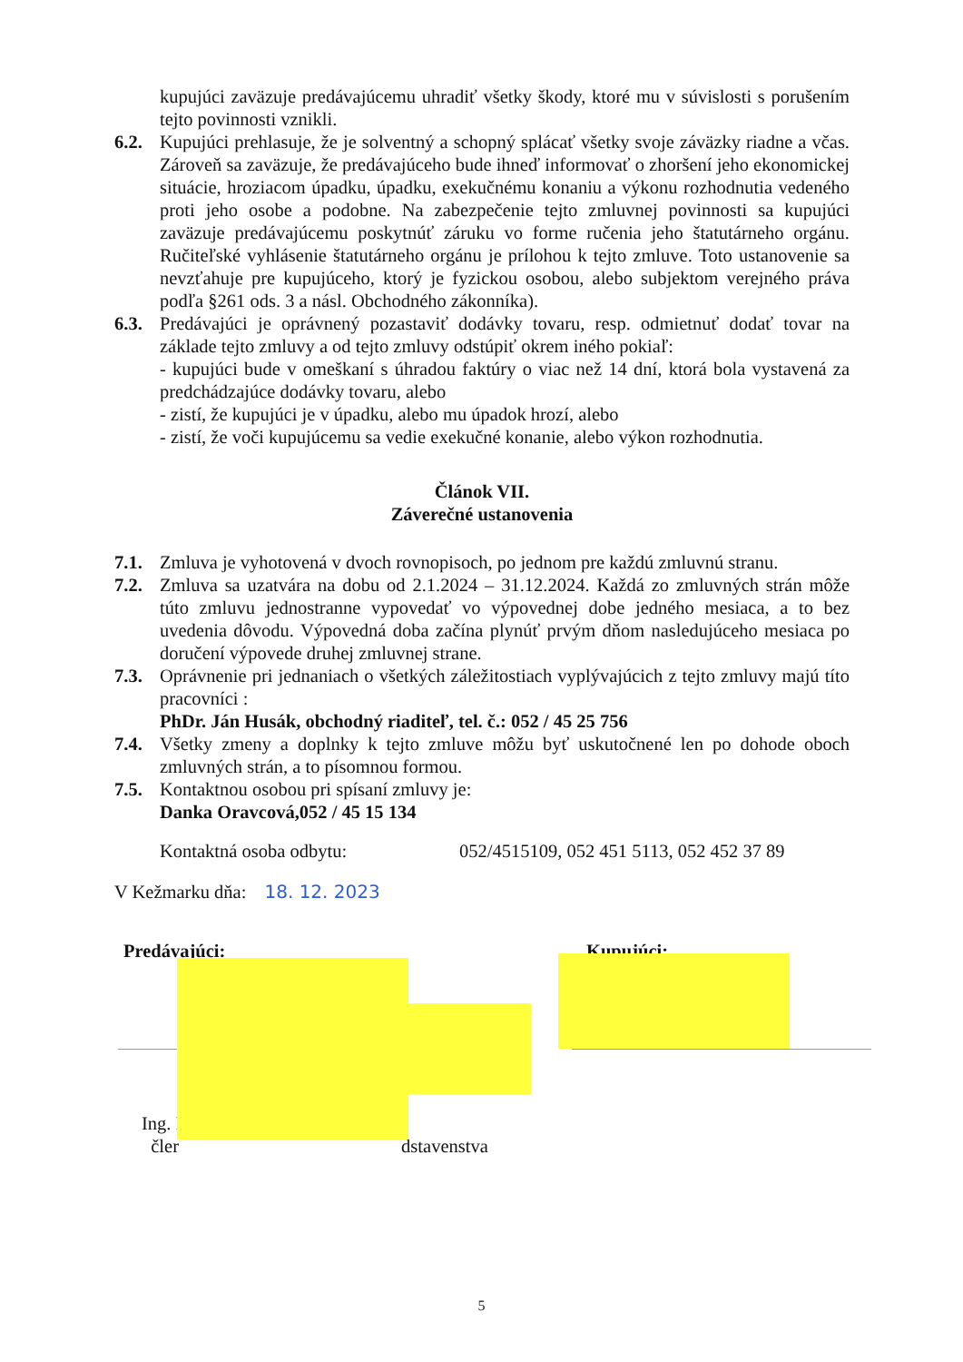kupujúci zaväzuje predávajúcemu uhradiť všetky škody, ktoré mu v súvislosti s porušením tejto povinnosti vznikli.
6.2. Kupujúci prehlasuje, že je solventný a schopný splácať všetky svoje záväzky riadne a včas. Zároveň sa zaväzuje, že predávajúceho bude ihneď informovať o zhoršení jeho ekonomickej situácie, hroziacom úpadku, úpadku, exekučnému konaniu a výkonu rozhodnutia vedeného proti jeho osobe a podobne. Na zabezpečenie tejto zmluvnej povinnosti sa kupujúci zaväzuje predávajúcemu poskytnúť záruku vo forme ručenia jeho štatutárneho orgánu. Ručiteľské vyhlásenie štatutárneho orgánu je prílohou k tejto zmluve. Toto ustanovenie sa nevzťahuje pre kupujúceho, ktorý je fyzickou osobou, alebo subjektom verejného práva podľa §261 ods. 3 a násl. Obchodného zákonníka).
6.3. Predávajúci je oprávnený pozastaviť dodávky tovaru, resp. odmietnuť dodať tovar na základe tejto zmluvy a od tejto zmluvy odstúpiť okrem iného pokiaľ:
- kupujúci bude v omeškaní s úhradou faktúry o viac než 14 dní, ktorá bola vystavená za predchádzajúce dodávky tovaru, alebo
- zistí, že kupujúci je v úpadku, alebo mu úpadok hrozí, alebo
- zistí, že voči kupujúcemu sa vedie exekučné konanie, alebo výkon rozhodnutia.
Článok VII.
Záverečné ustanovenia
7.1. Zmluva je vyhotovená v dvoch rovnopisoch, po jednom pre každú zmluvnú stranu.
7.2. Zmluva sa uzatvára na dobu od 2.1.2024 – 31.12.2024. Každá zo zmluvných strán môže túto zmluvu jednostranne vypovedať vo výpovednej dobe jedného mesiaca, a to bez uvedenia dôvodu. Výpovedná doba začína plynúť prvým dňom nasledujúceho mesiaca po doručení výpovede druhej zmluvnej strane.
7.3. Oprávnenie pri jednaniach o všetkých záležitostiach vyplývajúcich z tejto zmluvy majú títo pracovníci :
PhDr. Ján Husák, obchodný riaditeľ, tel. č.: 052 / 45 25 756
7.4. Všetky zmeny a doplnky k tejto zmluve môžu byť uskutočnené len po dohode oboch zmluvných strán, a to písomnou formou.
7.5. Kontaktnou osobou pri spísaní zmluvy je:
Danka Oravcová, 052 / 45 15 134
Kontaktná osoba odbytu: 052/4515109, 052 451 5113, 052 452 37 89
V Kežmarku dňa: 18. 12. 2023
Predávajúci: Kupujúci:
Ing. I
čler dstavenstva
5